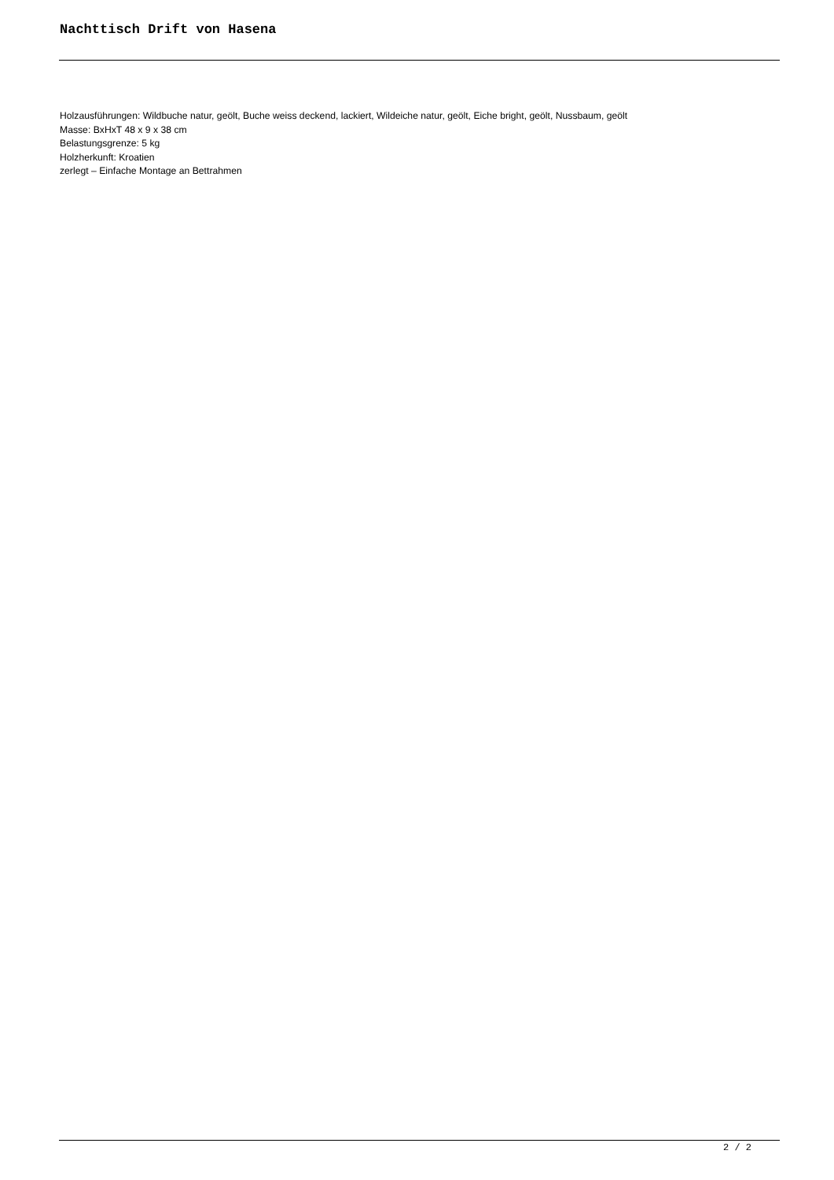Nachttisch Drift von Hasena
Holzausführungen: Wildbuche natur, geölt, Buche weiss deckend, lackiert, Wildeiche natur, geölt, Eiche bright, geölt, Nussbaum, geölt
Masse: BxHxT 48 x 9 x 38 cm
Belastungsgrenze: 5 kg
Holzherkunft: Kroatien
zerlegt – Einfache Montage an Bettrahmen
2 / 2